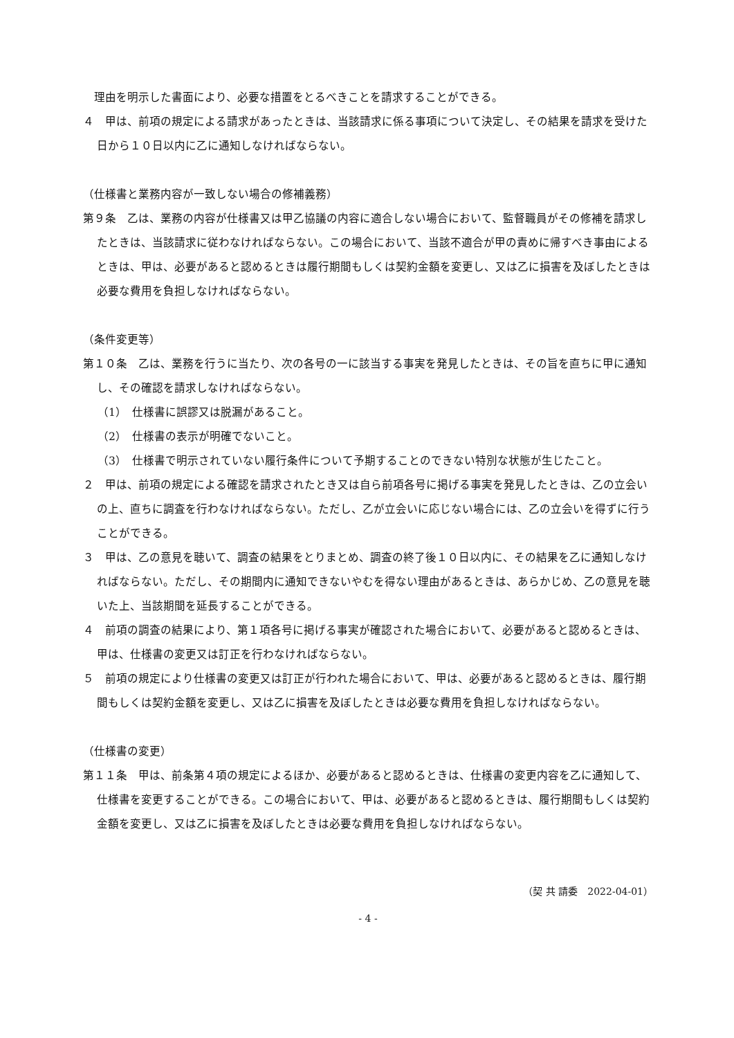理由を明示した書面により、必要な措置をとるべきことを請求することができる。
４　甲は、前項の規定による請求があったときは、当該請求に係る事項について決定し、その結果を請求を受けた日から１０日以内に乙に通知しなければならない。
（仕様書と業務内容が一致しない場合の修補義務）
第９条　乙は、業務の内容が仕様書又は甲乙協議の内容に適合しない場合において、監督職員がその修補を請求したときは、当該請求に従わなければならない。この場合において、当該不適合が甲の責めに帰すべき事由によるときは、甲は、必要があると認めるときは履行期間もしくは契約金額を変更し、又は乙に損害を及ぼしたときは必要な費用を負担しなければならない。
（条件変更等）
第１０条　乙は、業務を行うに当たり、次の各号の一に該当する事実を発見したときは、その旨を直ちに甲に通知し、その確認を請求しなければならない。
（1）　仕様書に誤謬又は脱漏があること。
（2）　仕様書の表示が明確でないこと。
（3）　仕様書で明示されていない履行条件について予期することのできない特別な状態が生じたこと。
２　甲は、前項の規定による確認を請求されたとき又は自ら前項各号に掲げる事実を発見したときは、乙の立会いの上、直ちに調査を行わなければならない。ただし、乙が立会いに応じない場合には、乙の立会いを得ずに行うことができる。
３　甲は、乙の意見を聴いて、調査の結果をとりまとめ、調査の終了後１０日以内に、その結果を乙に通知しなければならない。ただし、その期間内に通知できないやむを得ない理由があるときは、あらかじめ、乙の意見を聴いた上、当該期間を延長することができる。
４　前項の調査の結果により、第１項各号に掲げる事実が確認された場合において、必要があると認めるときは、甲は、仕様書の変更又は訂正を行わなければならない。
５　前項の規定により仕様書の変更又は訂正が行われた場合において、甲は、必要があると認めるときは、履行期間もしくは契約金額を変更し、又は乙に損害を及ぼしたときは必要な費用を負担しなければならない。
（仕様書の変更）
第１１条　甲は、前条第４項の規定によるほか、必要があると認めるときは、仕様書の変更内容を乙に通知して、仕様書を変更することができる。この場合において、甲は、必要があると認めるときは、履行期間もしくは契約金額を変更し、又は乙に損害を及ぼしたときは必要な費用を負担しなければならない。
（契 共 請委　2022-04-01）
- 4 -